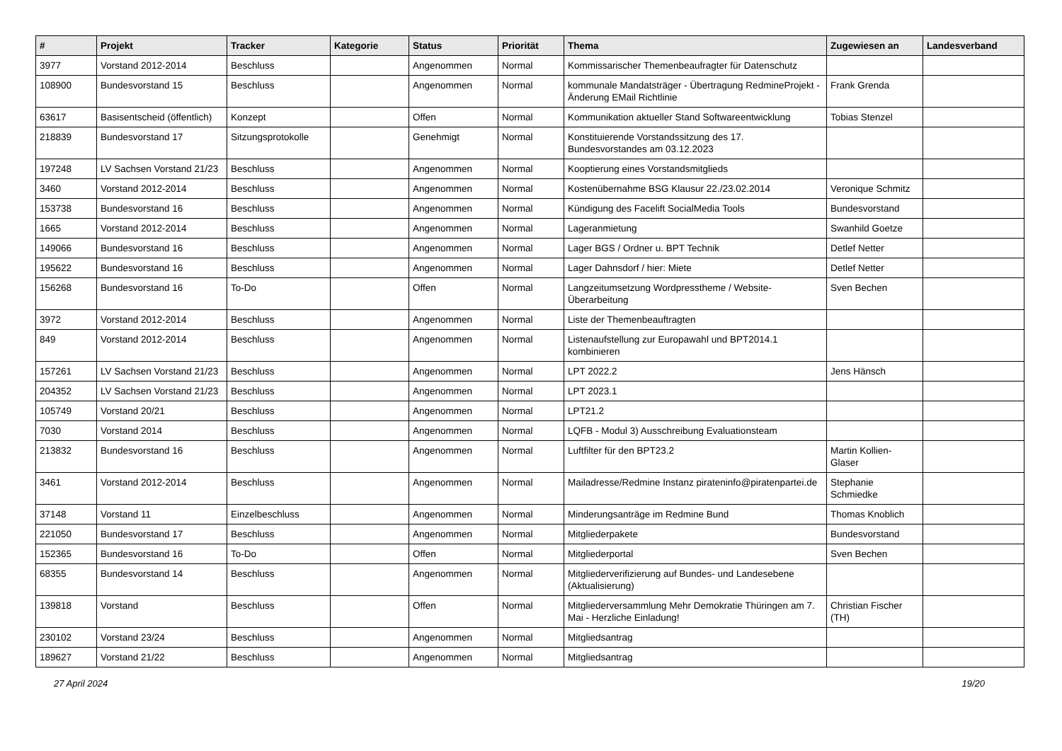| # | Projekt | Tracker | Kategorie | Status | Priorität | Thema | Zugewiesen an | Landesverband |
| --- | --- | --- | --- | --- | --- | --- | --- | --- |
| 3977 | Vorstand 2012-2014 | Beschluss | | Angenommen | Normal | Kommissarischer Themenbeaufragter für Datenschutz | | |
| 108900 | Bundesvorstand 15 | Beschluss | | Angenommen | Normal | kommunale Mandatsträger - Übertragung RedmineProjekt - Änderung EMail Richtlinie | Frank Grenda | |
| 63617 | Basisentscheid (öffentlich) | Konzept | | Offen | Normal | Kommunikation aktueller Stand Softwareentwicklung | Tobias Stenzel | |
| 218839 | Bundesvorstand 17 | Sitzungsprotokolle | | Genehmigt | Normal | Konstituierende Vorstandssitzung des 17. Bundesvorstandes am 03.12.2023 | | |
| 197248 | LV Sachsen Vorstand 21/23 | Beschluss | | Angenommen | Normal | Kooptierung eines Vorstandsmitglieds | | |
| 3460 | Vorstand 2012-2014 | Beschluss | | Angenommen | Normal | Kostenübernahme BSG Klausur 22./23.02.2014 | Veronique Schmitz | |
| 153738 | Bundesvorstand 16 | Beschluss | | Angenommen | Normal | Kündigung des Facelift SocialMedia Tools | Bundesvorstand | |
| 1665 | Vorstand 2012-2014 | Beschluss | | Angenommen | Normal | Lageranmietung | Swanhild Goetze | |
| 149066 | Bundesvorstand 16 | Beschluss | | Angenommen | Normal | Lager BGS / Ordner u. BPT Technik | Detlef Netter | |
| 195622 | Bundesvorstand 16 | Beschluss | | Angenommen | Normal | Lager Dahnsdorf / hier: Miete | Detlef Netter | |
| 156268 | Bundesvorstand 16 | To-Do | | Offen | Normal | Langzeitumsetzung Wordpresstheme / Website-Überarbeitung | Sven Bechen | |
| 3972 | Vorstand 2012-2014 | Beschluss | | Angenommen | Normal | Liste der Themenbeauftragten | | |
| 849 | Vorstand 2012-2014 | Beschluss | | Angenommen | Normal | Listenaufstellung zur Europawahl und BPT2014.1 kombinieren | | |
| 157261 | LV Sachsen Vorstand 21/23 | Beschluss | | Angenommen | Normal | LPT 2022.2 | Jens Hänsch | |
| 204352 | LV Sachsen Vorstand 21/23 | Beschluss | | Angenommen | Normal | LPT 2023.1 | | |
| 105749 | Vorstand 20/21 | Beschluss | | Angenommen | Normal | LPT21.2 | | |
| 7030 | Vorstand 2014 | Beschluss | | Angenommen | Normal | LQFB - Modul 3) Ausschreibung Evaluationsteam | | |
| 213832 | Bundesvorstand 16 | Beschluss | | Angenommen | Normal | Luftfilter für den BPT23.2 | Martin Kollien-Glaser | |
| 3461 | Vorstand 2012-2014 | Beschluss | | Angenommen | Normal | Mailadresse/Redmine Instanz pirateninfo@piratenpartei.de | Stephanie Schmiedke | |
| 37148 | Vorstand 11 | Einzelbeschluss | | Angenommen | Normal | Minderungsanträge im Redmine Bund | Thomas Knoblich | |
| 221050 | Bundesvorstand 17 | Beschluss | | Angenommen | Normal | Mitgliederpakete | Bundesvorstand | |
| 152365 | Bundesvorstand 16 | To-Do | | Offen | Normal | Mitgliederportal | Sven Bechen | |
| 68355 | Bundesvorstand 14 | Beschluss | | Angenommen | Normal | Mitgliederverifizierung auf Bundes- und Landesebene (Aktualisierung) | | |
| 139818 | Vorstand | Beschluss | | Offen | Normal | Mitgliederversammlung Mehr Demokratie Thüringen am 7. Mai - Herzliche Einladung! | Christian Fischer (TH) | |
| 230102 | Vorstand 23/24 | Beschluss | | Angenommen | Normal | Mitgliedsantrag | | |
| 189627 | Vorstand 21/22 | Beschluss | | Angenommen | Normal | Mitgliedsantrag | | |
27 April 2024 19/20